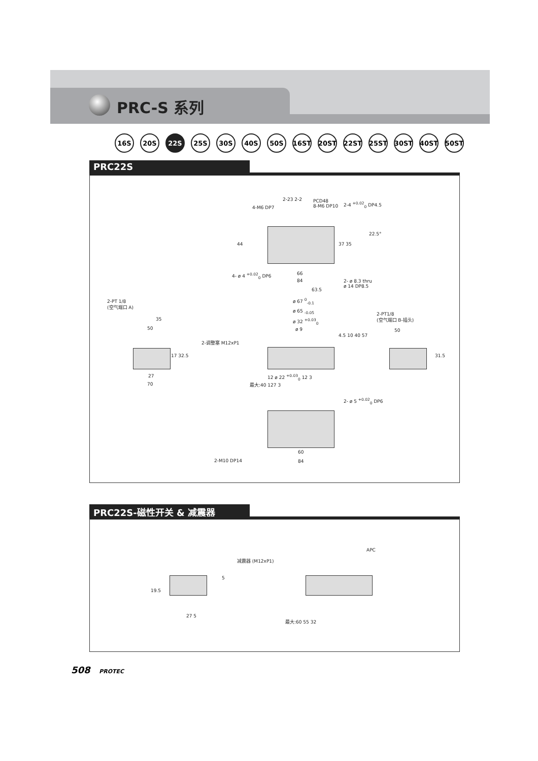PRC-S 系列
16S 20S 22S 25S 30S 40S 50S 16ST 20ST 22ST 25ST 30ST 40ST 50ST
PRC22S
PCD48
8-M6 DP10
4-M6 DP7
2-23 2-2
2-4 <sup>+0.02</sup><sub>0</sub> DP4.5
22.5°
44 37 35
4- ø 4 <sup>+0.02</sup><sub>0</sub> DP6 66
84
2- ø 8.3 thru
ø 14 DP8.5
63.5
2-PT 1/8
(空气端口 A)
35
50
17 32.5
27
70
ø 67 <sup>0</sup><sub>-0.1</sub>
ø 65 <sub>-0.05</sub>
ø 32 <sup>+0.03</sup><sub>0</sub>
ø 9
2-调整塞 M12xP1
4.5 10 40 57
12 ø 22 <sup>+0.03</sup><sub>0</sub> 12 3
最大:40 127 3
2-PT1/8
(空气端口 B-插头)
50
31.5
2- ø 5 <sup>+0.02</sup><sub>0</sub> DP6
2-M10 DP14
60
84
PRC22S-磁性开关 & 减震器
APC
减震器 (M12xP1)
19.5
5
27 5
最大:60 55 32
508 PROTEC